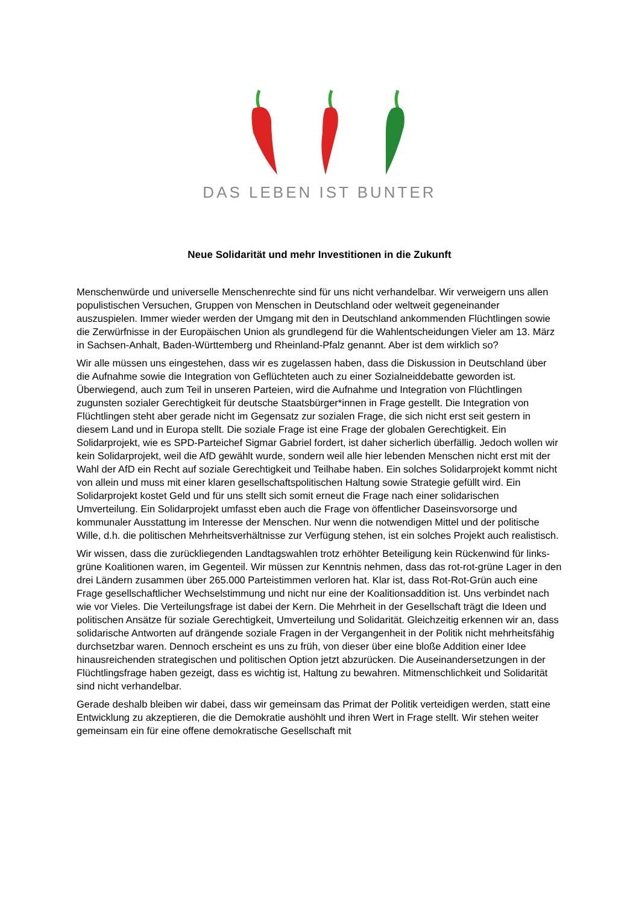DAS LEBEN IST BUNTER
Neue Solidarität und mehr Investitionen in die Zukunft
Menschenwürde und universelle Menschenrechte sind für uns nicht verhandelbar. Wir verweigern uns allen populistischen Versuchen, Gruppen von Menschen in Deutschland oder weltweit gegeneinander auszuspielen. Immer wieder werden der Umgang mit den in Deutschland ankommenden Flüchtlingen sowie die Zerwürfnisse in der Europäischen Union als grundlegend für die Wahlentscheidungen Vieler am 13. März in Sachsen-Anhalt, Baden-Württemberg und Rheinland-Pfalz genannt. Aber ist dem wirklich so?
Wir alle müssen uns eingestehen, dass wir es zugelassen haben, dass die Diskussion in Deutschland über die Aufnahme sowie die Integration von Geflüchteten auch zu einer Sozialneiddebatte geworden ist. Überwiegend, auch zum Teil in unseren Parteien, wird die Aufnahme und Integration von Flüchtlingen zugunsten sozialer Gerechtigkeit für deutsche Staatsbürger*innen in Frage gestellt. Die Integration von Flüchtlingen steht aber gerade nicht im Gegensatz zur sozialen Frage, die sich nicht erst seit gestern in diesem Land und in Europa stellt. Die soziale Frage ist eine Frage der globalen Gerechtigkeit. Ein Solidarprojekt, wie es SPD-Parteichef Sigmar Gabriel fordert, ist daher sicherlich überfällig. Jedoch wollen wir kein Solidarprojekt, weil die AfD gewählt wurde, sondern weil alle hier lebenden Menschen nicht erst mit der Wahl der AfD ein Recht auf soziale Gerechtigkeit und Teilhabe haben. Ein solches Solidarprojekt kommt nicht von allein und muss mit einer klaren gesellschaftspolitischen Haltung sowie Strategie gefüllt wird. Ein Solidarprojekt kostet Geld und für uns stellt sich somit erneut die Frage nach einer solidarischen Umverteilung. Ein Solidarprojekt umfasst eben auch die Frage von öffentlicher Daseinsvorsorge und kommunaler Ausstattung im Interesse der Menschen. Nur wenn die notwendigen Mittel und der politische Wille, d.h. die politischen Mehrheitsverhältnisse zur Verfügung stehen, ist ein solches Projekt auch realistisch.
Wir wissen, dass die zurückliegenden Landtagswahlen trotz erhöhter Beteiligung kein Rückenwind für links-grüne Koalitionen waren, im Gegenteil. Wir müssen zur Kenntnis nehmen, dass das rot-rot-grüne Lager in den drei Ländern zusammen über 265.000 Parteistimmen verloren hat. Klar ist, dass Rot-Rot-Grün auch eine Frage gesellschaftlicher Wechselstimmung und nicht nur eine der Koalitionsaddition ist. Uns verbindet nach wie vor Vieles. Die Verteilungsfrage ist dabei der Kern. Die Mehrheit in der Gesellschaft trägt die Ideen und politischen Ansätze für soziale Gerechtigkeit, Umverteilung und Solidarität. Gleichzeitig erkennen wir an, dass solidarische Antworten auf drängende soziale Fragen in der Vergangenheit in der Politik nicht mehrheitsfähig durchsetzbar waren. Dennoch erscheint es uns zu früh, von dieser über eine bloße Addition einer Idee hinausreichenden strategischen und politischen Option jetzt abzurücken. Die Auseinandersetzungen in der Flüchtlingsfrage haben gezeigt, dass es wichtig ist, Haltung zu bewahren. Mitmenschlichkeit und Solidarität sind nicht verhandelbar.
Gerade deshalb bleiben wir dabei, dass wir gemeinsam das Primat der Politik verteidigen werden, statt eine Entwicklung zu akzeptieren, die die Demokratie aushöhlt und ihren Wert in Frage stellt. Wir stehen weiter gemeinsam ein für eine offene demokratische Gesellschaft mit